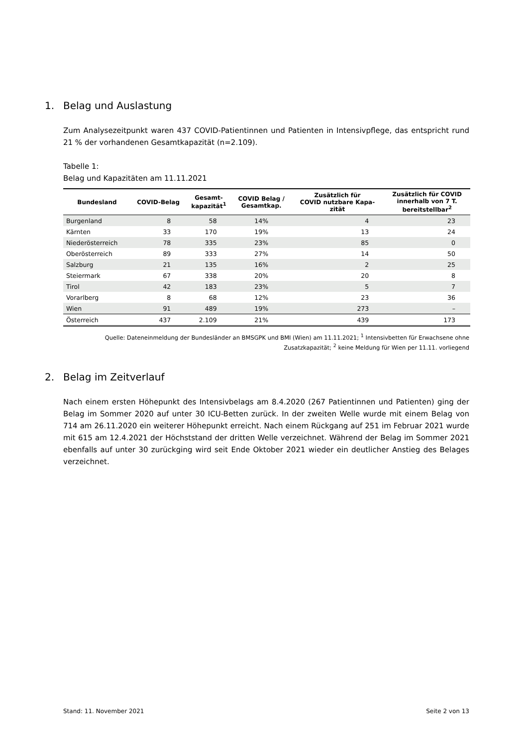1. Belag und Auslastung
Zum Analysezeitpunkt waren 437 COVID-Patientinnen und Patienten in Intensivpflege, das entspricht rund 21 % der vorhandenen Gesamtkapazität (n=2.109).
Tabelle 1:
Belag und Kapazitäten am 11.11.2021
| Bundesland | COVID-Belag | Gesamt- kapazität<sup>1</sup> | COVID Belag / Gesamtkap. | Zusätzlich für COVID nutzbare Kapa- zität | Zusätzlich für COVID innerhalb von 7 T. bereitstellbar<sup>2</sup> |
| --- | --- | --- | --- | --- | --- |
| Burgenland | 8 | 58 | 14% | 4 | 23 |
| Kärnten | 33 | 170 | 19% | 13 | 24 |
| Niederösterreich | 78 | 335 | 23% | 85 | 0 |
| Oberösterreich | 89 | 333 | 27% | 14 | 50 |
| Salzburg | 21 | 135 | 16% | 2 | 25 |
| Steiermark | 67 | 338 | 20% | 20 | 8 |
| Tirol | 42 | 183 | 23% | 5 | 7 |
| Vorarlberg | 8 | 68 | 12% | 23 | 36 |
| Wien | 91 | 489 | 19% | 273 | – |
| Österreich | 437 | 2.109 | 21% | 439 | 173 |
Quelle: Dateneinmeldung der Bundesländer an BMSGPK und BMI (Wien) am 11.11.2021; <sup>1</sup> Intensivbetten für Erwachsene ohne
Zusatzkapazität; <sup>2</sup> keine Meldung für Wien per 11.11. vorliegend
2. Belag im Zeitverlauf
Nach einem ersten Höhepunkt des Intensivbelags am 8.4.2020 (267 Patientinnen und Patienten) ging der Belag im Sommer 2020 auf unter 30 ICU-Betten zurück. In der zweiten Welle wurde mit einem Belag von 714 am 26.11.2020 ein weiterer Höhepunkt erreicht. Nach einem Rückgang auf 251 im Februar 2021 wurde mit 615 am 12.4.2021 der Höchststand der dritten Welle verzeichnet. Während der Belag im Sommer 2021 ebenfalls auf unter 30 zurückging wird seit Ende Oktober 2021 wieder ein deutlicher Anstieg des Belages verzeichnet.
Stand: 11. November 2021 Seite 2 von 13